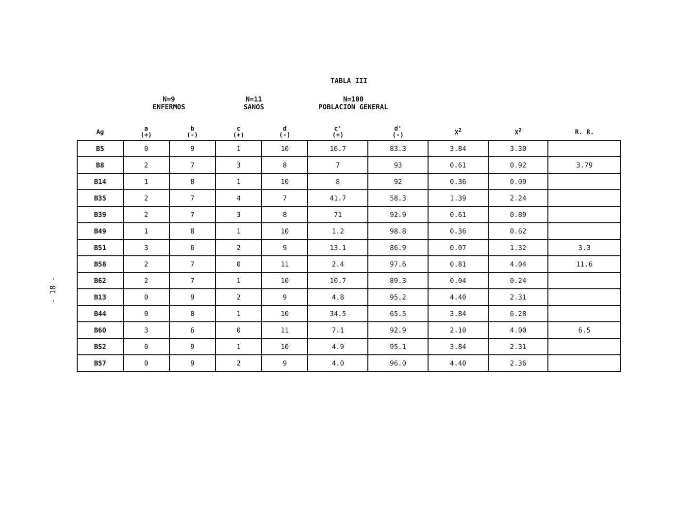- 18 -
TABLA III
N=9
ENFERMOS
N=11
SANOS
N=100
POBLACION GENERAL
| Ag | a (+) | b (-) | c (+) | d (-) | c' (+) | d' (-) | X<sup>2</sup> | X<sup>2</sup> | R. R. |
| --- | --- | --- | --- | --- | --- | --- | --- | --- | --- |
| B5 | 0 | 9 | 1 | 10 | 16.7 | 83.3 | 3.84 | 3.30 | |
| B8 | 2 | 7 | 3 | 8 | 7 | 93 | 0.61 | 0.92 | 3.79 |
| B14 | 1 | 8 | 1 | 10 | 8 | 92 | 0.36 | 0.09 | |
| B35 | 2 | 7 | 4 | 7 | 41.7 | 58.3 | 1.39 | 2.24 | |
| B39 | 2 | 7 | 3 | 8 | 71 | 92.9 | 0.61 | 0.89 | |
| B49 | 1 | 8 | 1 | 10 | 1.2 | 98.8 | 0.36 | 0.62 | |
| B51 | 3 | 6 | 2 | 9 | 13.1 | 86.9 | 0.07 | 1.32 | 3.3 |
| B58 | 2 | 7 | 0 | 11 | 2.4 | 97.6 | 0.81 | 4.04 | 11.6 |
| B62 | 2 | 7 | 1 | 10 | 10.7 | 89.3 | 0.04 | 0.24 | |
| B13 | 0 | 9 | 2 | 9 | 4.8 | 95.2 | 4.40 | 2.31 | |
| B44 | 0 | 0 | 1 | 10 | 34.5 | 65.5 | 3.84 | 6.28 | |
| B60 | 3 | 6 | 0 | 11 | 7.1 | 92.9 | 2.10 | 4.00 | 6.5 |
| B52 | 0 | 9 | 1 | 10 | 4.9 | 95.1 | 3.84 | 2.31 | |
| B57 | 0 | 9 | 2 | 9 | 4.0 | 96.0 | 4.40 | 2.36 | |